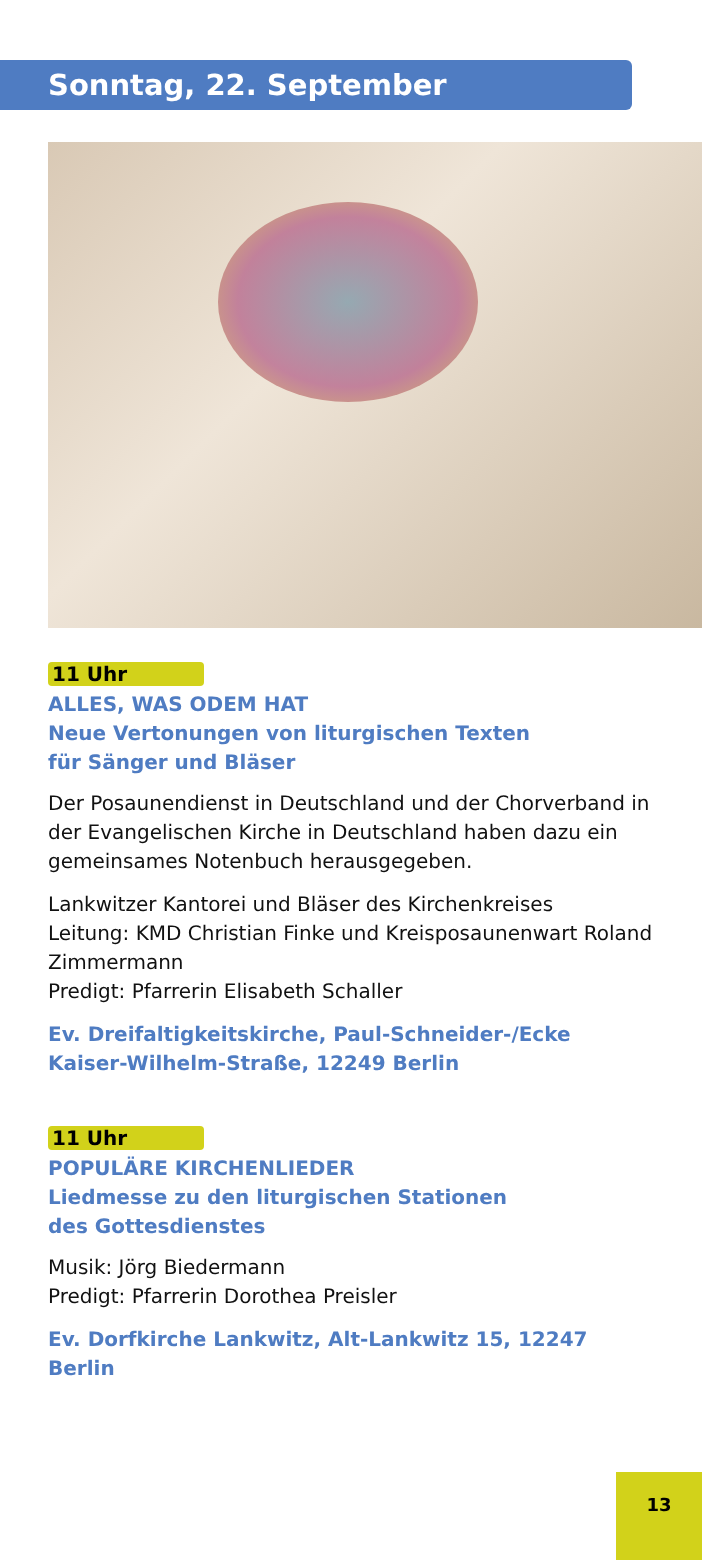Sonntag, 22. September
11 Uhr
ALLES, WAS ODEM HAT
Neue Vertonungen von liturgischen Texten
für Sänger und Bläser
Der Posaunendienst in Deutschland und der Chorverband in der Evangelischen Kirche in Deutschland haben dazu ein gemeinsames Notenbuch herausgegeben.
Lankwitzer Kantorei und Bläser des Kirchenkreises
Leitung: KMD Christian Finke und Kreisposaunenwart Roland Zimmermann
Predigt: Pfarrerin Elisabeth Schaller
Ev. Dreifaltigkeitskirche, Paul-Schneider-/Ecke Kaiser-Wilhelm-Straße, 12249 Berlin
11 Uhr
POPULÄRE KIRCHENLIEDER
Liedmesse zu den liturgischen Stationen
des Gottesdienstes
Musik: Jörg Biedermann
Predigt: Pfarrerin Dorothea Preisler
Ev. Dorfkirche Lankwitz, Alt-Lankwitz 15, 12247 Berlin
13